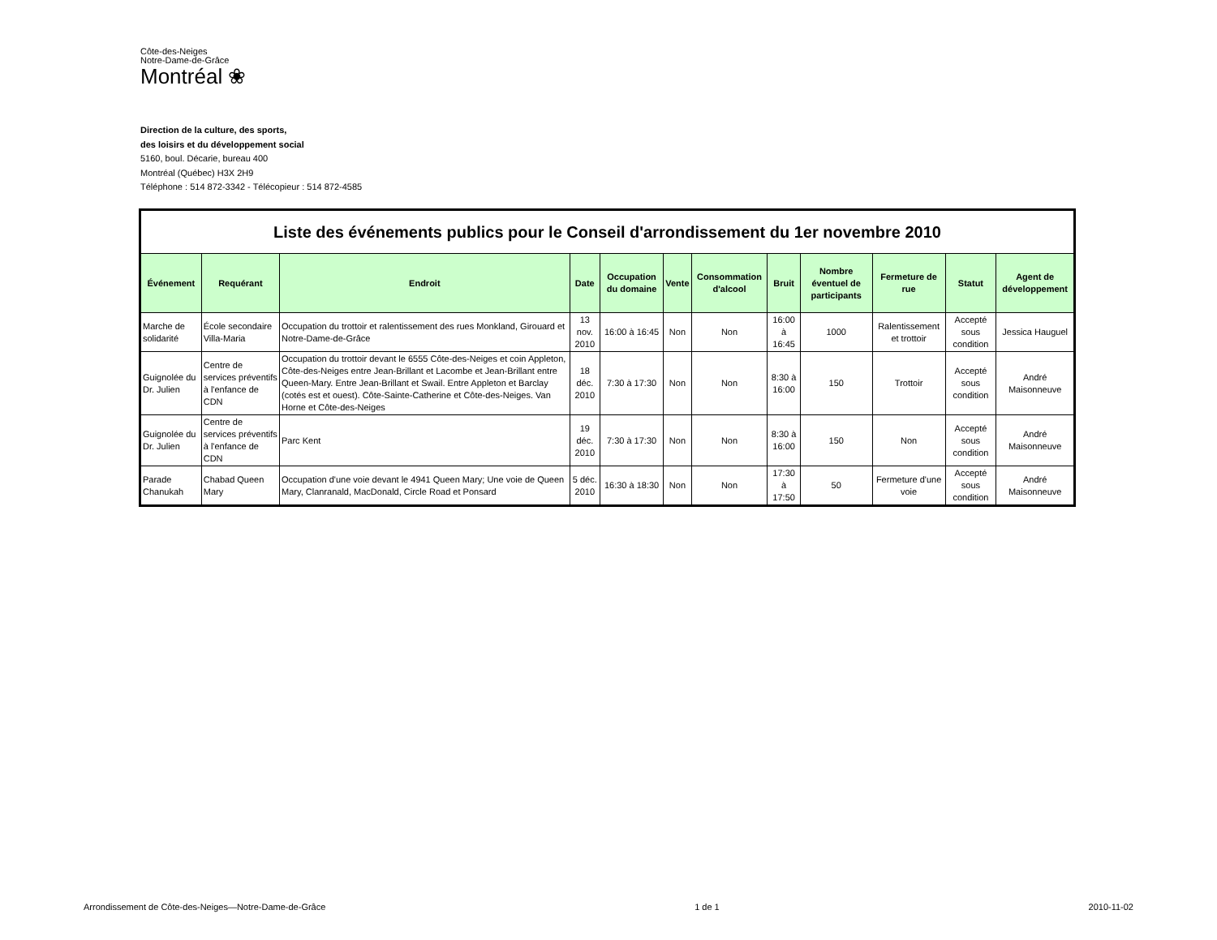Côte-des-Neiges
Notre-Dame-de-Grâce
Montréal ❀
Direction de la culture, des sports,
des loisirs et du développement social
5160, boul. Décarie, bureau 400
Montréal (Québec) H3X 2H9
Téléphone : 514 872-3342 - Télécopieur : 514 872-4585
| Liste des événements publics pour le Conseil d'arrondissement du 1er novembre 2010 | | | | | | | | | | | |
| Événement | Requérant | Endroit | Date | Occupation du domaine | Vente | Consommation d'alcool | Bruit | Nombre éventuel de participants | Fermeture de rue | Statut | Agent de développement |
| Marche de solidarité | École secondaire Villa-Maria | Occupation du trottoir et ralentissement des rues Monkland, Girouard et Notre-Dame-de-Grâce | 13 nov. 2010 | 16:00 à 16:45 | Non | Non | 16:00 à 16:45 | 1000 | Ralentissement et trottoir | Accepté sous condition | Jessica Hauguel |
| Guignolée du Dr. Julien | Centre de services préventifs à l'enfance de CDN | Occupation du trottoir devant le 6555 Côte-des-Neiges et coin Appleton, Côte-des-Neiges entre Jean-Brillant et Lacombe et Jean-Brillant entre Queen-Mary. Entre Jean-Brillant et Swail. Entre Appleton et Barclay (cotés est et ouest). Côte-Sainte-Catherine et Côte-des-Neiges. Van Horne et Côte-des-Neiges | 18 déc. 2010 | 7:30 à 17:30 | Non | Non | 8:30 à 16:00 | 150 | Trottoir | Accepté sous condition | André Maisonneuve |
| Guignolée du Dr. Julien | Centre de services préventifs à l'enfance de CDN | Parc Kent | 19 déc. 2010 | 7:30 à 17:30 | Non | Non | 8:30 à 16:00 | 150 | Non | Accepté sous condition | André Maisonneuve |
| Parade Chanukah | Chabad Queen Mary | Occupation d'une voie devant le 4941 Queen Mary; Une voie de Queen Mary, Clanranald, MacDonald, Circle Road et Ponsard | 5 déc. 2010 | 16:30 à 18:30 | Non | Non | 17:30 à 17:50 | 50 | Fermeture d'une voie | Accepté sous condition | André Maisonneuve |
Arrondissement de Côte-des-Neiges—Notre-Dame-de-Grâce 1 de 1 2010-11-02